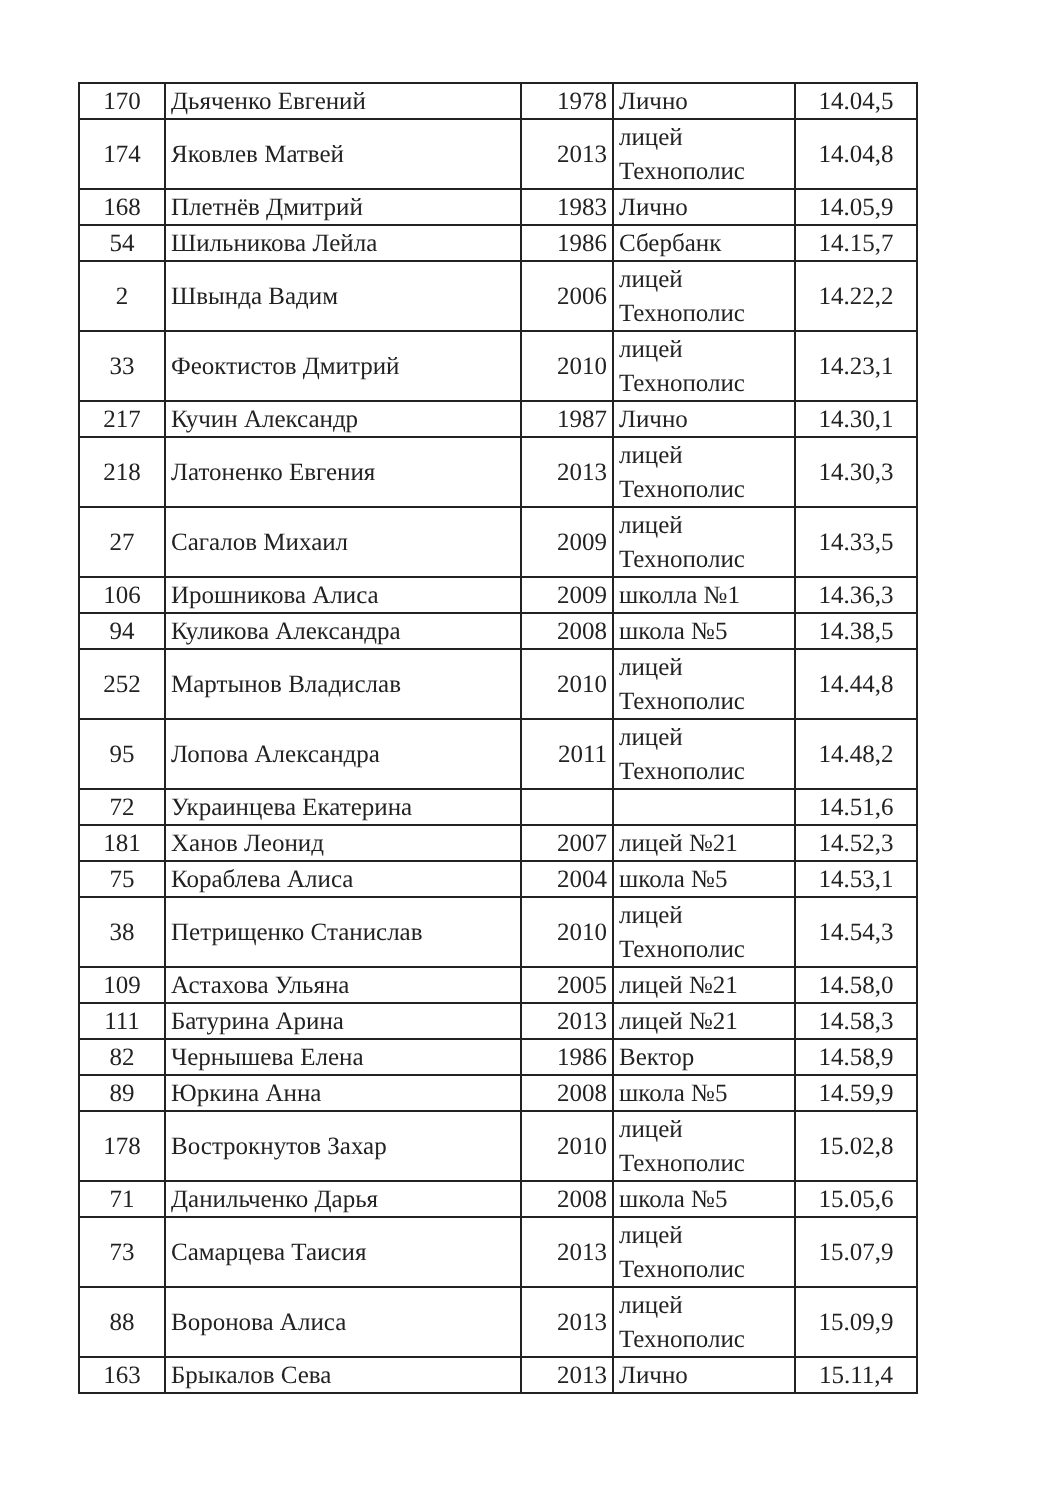| 170 | Дьяченко Евгений | 1978 | Лично | 14.04,5 |
| 174 | Яковлев Матвей | 2013 | лицей Технополис | 14.04,8 |
| 168 | Плетнёв Дмитрий | 1983 | Лично | 14.05,9 |
| 54 | Шильникова Лейла | 1986 | Сбербанк | 14.15,7 |
| 2 | Швында Вадим | 2006 | лицей Технополис | 14.22,2 |
| 33 | Феоктистов Дмитрий | 2010 | лицей Технополис | 14.23,1 |
| 217 | Кучин Александр | 1987 | Лично | 14.30,1 |
| 218 | Латоненко Евгения | 2013 | лицей Технополис | 14.30,3 |
| 27 | Сагалов Михаил | 2009 | лицей Технополис | 14.33,5 |
| 106 | Ирошникова Алиса | 2009 | школла №1 | 14.36,3 |
| 94 | Куликова Александра | 2008 | школа №5 | 14.38,5 |
| 252 | Мартынов Владислав | 2010 | лицей Технополис | 14.44,8 |
| 95 | Лопова Александра | 2011 | лицей Технополис | 14.48,2 |
| 72 | Украинцева Екатерина | | | 14.51,6 |
| 181 | Ханов Леонид | 2007 | лицей №21 | 14.52,3 |
| 75 | Кораблева Алиса | 2004 | школа №5 | 14.53,1 |
| 38 | Петрищенко Станислав | 2010 | лицей Технополис | 14.54,3 |
| 109 | Астахова Ульяна | 2005 | лицей №21 | 14.58,0 |
| 111 | Батурина Арина | 2013 | лицей №21 | 14.58,3 |
| 82 | Чернышева Елена | 1986 | Вектор | 14.58,9 |
| 89 | Юркина Анна | 2008 | школа №5 | 14.59,9 |
| 178 | Вострокнутов Захар | 2010 | лицей Технополис | 15.02,8 |
| 71 | Данильченко Дарья | 2008 | школа №5 | 15.05,6 |
| 73 | Самарцева Таисия | 2013 | лицей Технополис | 15.07,9 |
| 88 | Воронова Алиса | 2013 | лицей Технополис | 15.09,9 |
| 163 | Брыкалов Сева | 2013 | Лично | 15.11,4 |